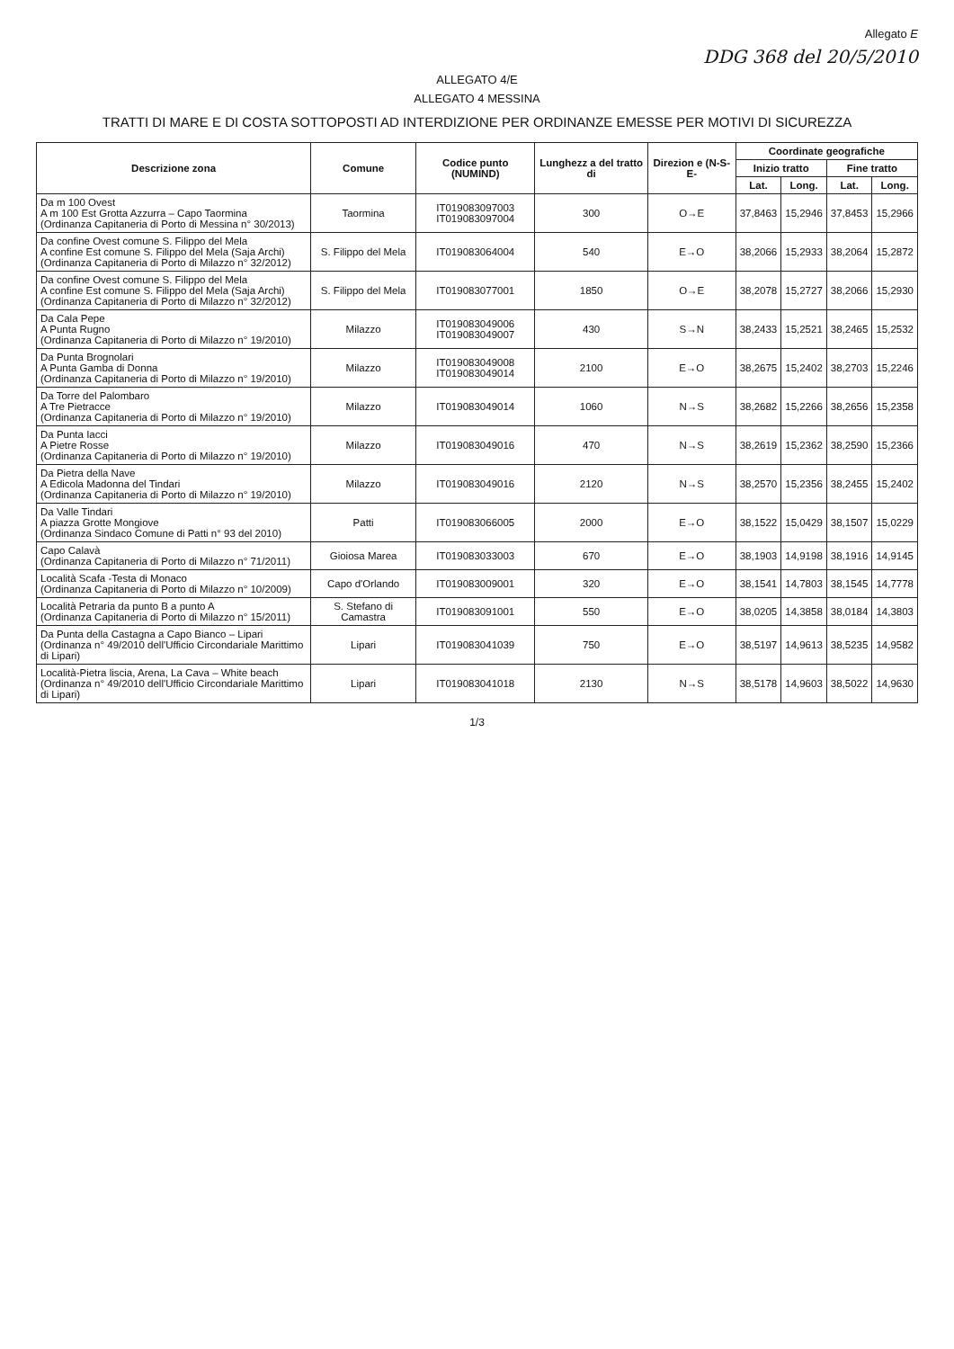Allegato E
DDG 368 del 20/5/2010
ALLEGATO 4/E
ALLEGATO 4 MESSINA
TRATTI DI MARE E DI COSTA SOTTOPOSTI AD INTERDIZIONE PER ORDINANZE EMESSE PER MOTIVI DI SICUREZZA
| Descrizione zona | Comune | Codice punto (NUMIND) | Lunghezz a del tratto di | Direzion e (N-S-E- | Coordinate geografiche | | | |
| --- | --- | --- | --- | --- | --- | --- | --- | --- |
| | | | | | Inizio tratto | | Fine tratto | |
| | | | | | Lat. | Long. | Lat. | Long. |
| Da m 100 Ovest A m 100 Est Grotta Azzurra – Capo Taormina (Ordinanza Capitaneria di Porto di Messina n° 30/2013) | Taormina | IT019083097003 IT019083097004 | 300 | O→E | 37,8463 | 15,2946 | 37,8453 | 15,2966 |
| Da confine Ovest comune S. Filippo del Mela A confine Est comune S. Filippo del Mela (Saja Archi) (Ordinanza Capitaneria di Porto di Milazzo n° 32/2012) | S. Filippo del Mela | IT019083064004 | 540 | E→O | 38,2066 | 15,2933 | 38,2064 | 15,2872 |
| Da confine Ovest comune S. Filippo del Mela A confine Est comune S. Filippo del Mela (Saja Archi) (Ordinanza Capitaneria di Porto di Milazzo n° 32/2012) | S. Filippo del Mela | IT019083077001 | 1850 | O→E | 38,2078 | 15,2727 | 38,2066 | 15,2930 |
| Da Cala Pepe A Punta Rugno (Ordinanza Capitaneria di Porto di Milazzo n° 19/2010) | Milazzo | IT019083049006 IT019083049007 | 430 | S→N | 38,2433 | 15,2521 | 38,2465 | 15,2532 |
| Da Punta Brognolari A Punta Gamba di Donna (Ordinanza Capitaneria di Porto di Milazzo n° 19/2010) | Milazzo | IT019083049008 IT019083049014 | 2100 | E→O | 38,2675 | 15,2402 | 38,2703 | 15,2246 |
| Da Torre del Palombaro A Tre Pietracce (Ordinanza Capitaneria di Porto di Milazzo n° 19/2010) | Milazzo | IT019083049014 | 1060 | N→S | 38,2682 | 15,2266 | 38,2656 | 15,2358 |
| Da Punta Iacci A Pietre Rosse (Ordinanza Capitaneria di Porto di Milazzo n° 19/2010) | Milazzo | IT019083049016 | 470 | N→S | 38,2619 | 15,2362 | 38,2590 | 15,2366 |
| Da Pietra della Nave A Edicola Madonna del Tindari (Ordinanza Capitaneria di Porto di Milazzo n° 19/2010) | Milazzo | IT019083049016 | 2120 | N→S | 38,2570 | 15,2356 | 38,2455 | 15,2402 |
| Da Valle Tindari A piazza Grotte Mongiove (Ordinanza Sindaco Comune di Patti n° 93 del 2010) | Patti | IT019083066005 | 2000 | E→O | 38,1522 | 15,0429 | 38,1507 | 15,0229 |
| Capo Calavà (Ordinanza Capitaneria di Porto di Milazzo n° 71/2011) | Gioiosa Marea | IT019083033003 | 670 | E→O | 38,1903 | 14,9198 | 38,1916 | 14,9145 |
| Località Scafa -Testa di Monaco (Ordinanza Capitaneria di Porto di Milazzo n° 10/2009) | Capo d'Orlando | IT019083009001 | 320 | E→O | 38,1541 | 14,7803 | 38,1545 | 14,7778 |
| Località Petraria da punto B a punto A (Ordinanza Capitaneria di Porto di Milazzo n° 15/2011) | S. Stefano di Camastra | IT019083091001 | 550 | E→O | 38,0205 | 14,3858 | 38,0184 | 14,3803 |
| Da Punta della Castagna a Capo Bianco – Lipari (Ordinanza n° 49/2010 dell'Ufficio Circondariale Marittimo di Lipari) | Lipari | IT019083041039 | 750 | E→O | 38,5197 | 14,9613 | 38,5235 | 14,9582 |
| Località-Pietra liscia, Arena, La Cava – White beach (Ordinanza n° 49/2010 dell'Ufficio Circondariale Marittimo di Lipari) | Lipari | IT019083041018 | 2130 | N→S | 38,5178 | 14,9603 | 38,5022 | 14,9630 |
1/3